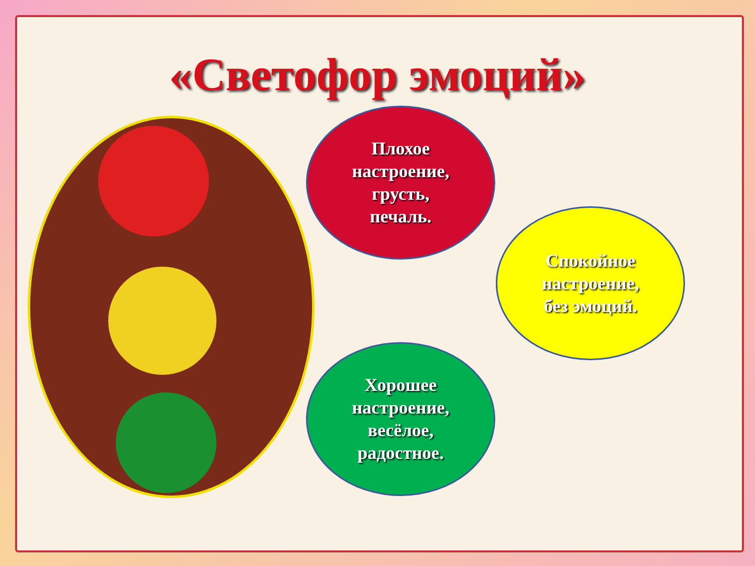«Светофор эмоций»
Плохое
настроение,
грусть,
печаль.
Спокойное
настроение,
без эмоций.
Хорошее
настроение,
весёлое,
радостное.